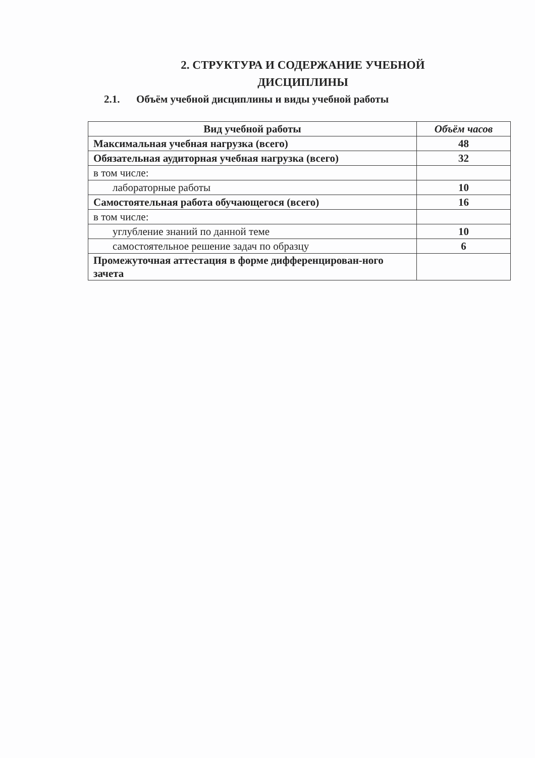2. СТРУКТУРА И СОДЕРЖАНИЕ УЧЕБНОЙ ДИСЦИПЛИНЫ
2.1. Объём учебной дисциплины и виды учебной работы
| Вид учебной работы | Объём часов |
| --- | --- |
| Максимальная учебная нагрузка (всего) | 48 |
| Обязательная аудиторная учебная нагрузка (всего) | 32 |
| в том числе: | |
| лабораторные работы | 10 |
| Самостоятельная работа обучающегося (всего) | 16 |
| в том числе: | |
| углубление знаний по данной теме | 10 |
| самостоятельное решение задач по образцу | 6 |
| Промежуточная аттестация в форме дифференцирован-ного зачета | |